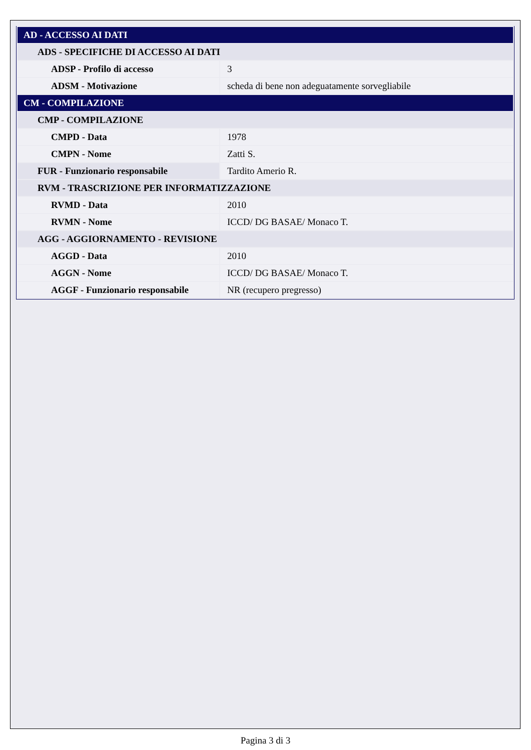| AD - ACCESSO AI DATI | |
| ADS - SPECIFICHE DI ACCESSO AI DATI | |
| ADSP - Profilo di accesso | 3 |
| ADSM - Motivazione | scheda di bene non adeguatamente sorvegliabile |
| CM - COMPILAZIONE | |
| CMP - COMPILAZIONE | |
| CMPD - Data | 1978 |
| CMPN - Nome | Zatti S. |
| FUR - Funzionario responsabile | Tardito Amerio R. |
| RVM - TRASCRIZIONE PER INFORMATIZZAZIONE | |
| RVMD - Data | 2010 |
| RVMN - Nome | ICCD/ DG BASAE/ Monaco T. |
| AGG - AGGIORNAMENTO - REVISIONE | |
| AGGD - Data | 2010 |
| AGGN - Nome | ICCD/ DG BASAE/ Monaco T. |
| AGGF - Funzionario responsabile | NR (recupero pregresso) |
Pagina 3 di 3